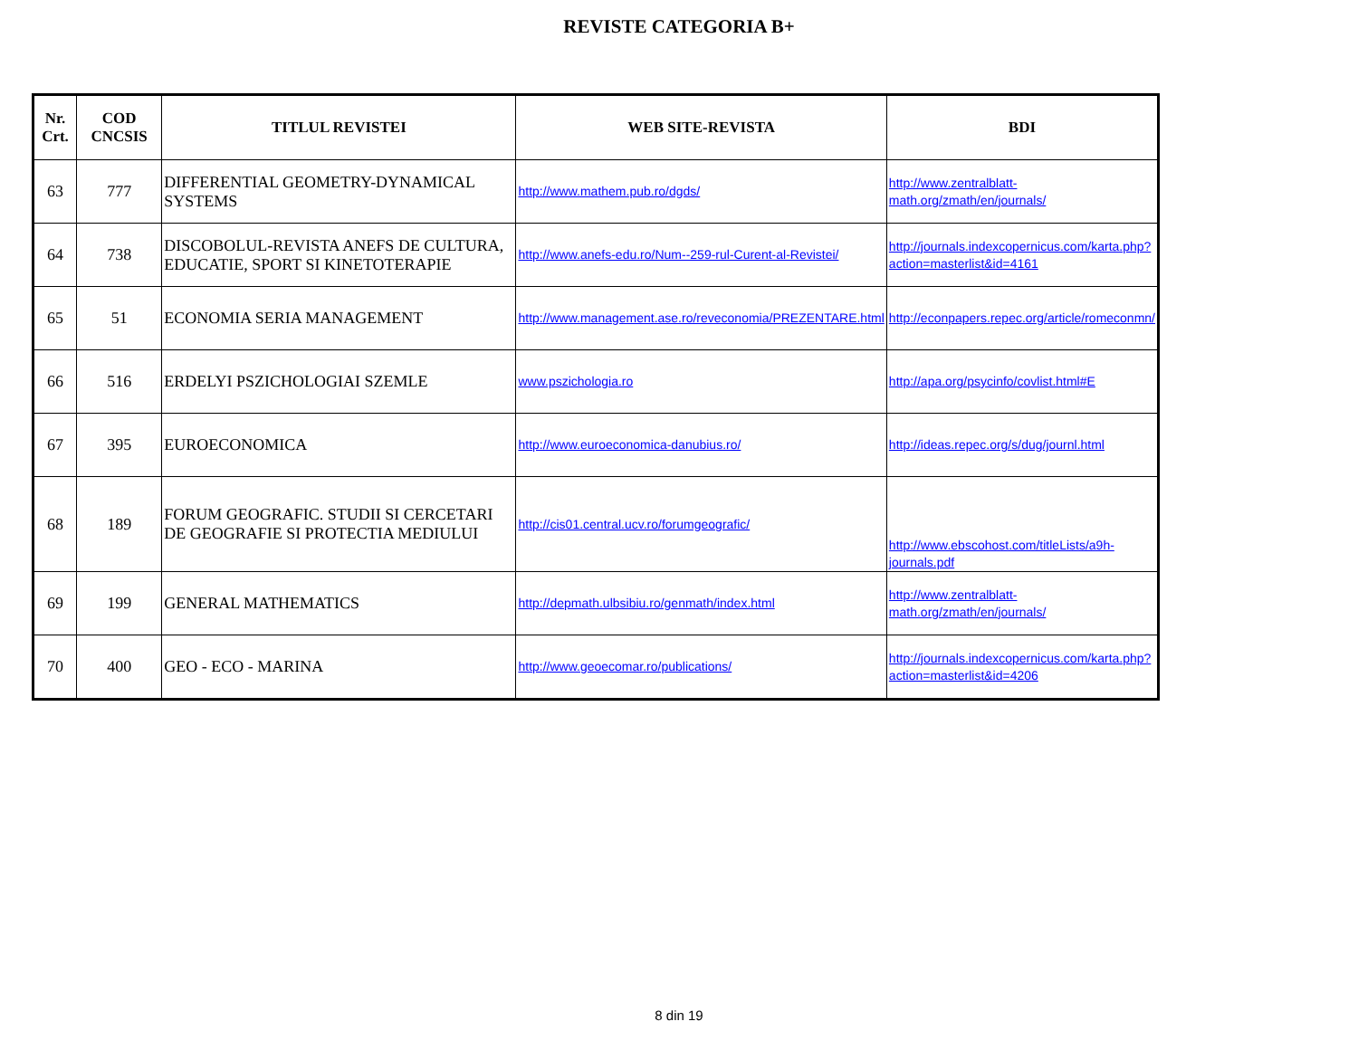REVISTE CATEGORIA B+
| Nr. Crt. | COD CNCSIS | TITLUL REVISTEI | WEB SITE-REVISTA | BDI |
| --- | --- | --- | --- | --- |
| 63 | 777 | DIFFERENTIAL GEOMETRY-DYNAMICAL SYSTEMS | http://www.mathem.pub.ro/dgds/ | http://www.zentralblatt-math.org/zmath/en/journals/ |
| 64 | 738 | DISCOBOLUL-REVISTA ANEFS DE CULTURA, EDUCATIE, SPORT SI KINETOTERAPIE | http://www.anefs-edu.ro/Num--259-rul-Curent-al-Revistei/ | http://journals.indexcopernicus.com/karta.php?action=masterlist&id=4161 |
| 65 | 51 | ECONOMIA SERIA MANAGEMENT | http://www.management.ase.ro/reveconomia/PREZENTARE.html | http://econpapers.repec.org/article/romeconmn/ |
| 66 | 516 | ERDELYI PSZICHOLOGIAI SZEMLE | www.pszichologia.ro | http://apa.org/psycinfo/covlist.html#E |
| 67 | 395 | EUROECONOMICA | http://www.euroeconomica-danubius.ro/ | http://ideas.repec.org/s/dug/journl.html |
| 68 | 189 | FORUM GEOGRAFIC. STUDII SI CERCETARI DE GEOGRAFIE SI PROTECTIA MEDIULUI | http://cis01.central.ucv.ro/forumgeografic/ | http://www.ebscohost.com/titleLists/a9h-journals.pdf |
| 69 | 199 | GENERAL MATHEMATICS | http://depmath.ulbsibiu.ro/genmath/index.html | http://www.zentralblatt-math.org/zmath/en/journals/ |
| 70 | 400 | GEO - ECO - MARINA | http://www.geoecomar.ro/publications/ | http://journals.indexcopernicus.com/karta.php?action=masterlist&id=4206 |
8 din 19